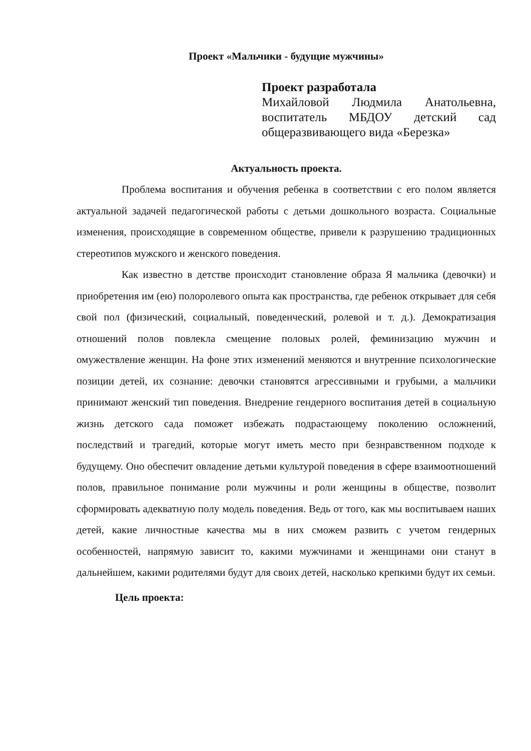Проект «Мальчики - будущие мужчины»
Проект разработала
Михайловой Людмила Анатольевна, воспитатель МБДОУ детский сад общеразвивающего вида «Березка»
Актуальность проекта.
Проблема воспитания и обучения ребенка в соответствии с его полом является актуальной задачей педагогической работы с детьми дошкольного возраста. Социальные изменения, происходящие в современном обществе, привели к разрушению традиционных стереотипов мужского и женского поведения.
Как известно в детстве происходит становление образа Я мальчика (девочки) и приобретения им (ею) полоролевого опыта как пространства, где ребенок открывает для себя свой пол (физический, социальный, поведенческий, ролевой и т. д.). Демократизация отношений полов повлекла смещение половых ролей, феминизацию мужчин и омужествление женщин. На фоне этих изменений меняются и внутренние психологические позиции детей, их сознание: девочки становятся агрессивными и грубыми, а мальчики принимают женский тип поведения. Внедрение гендерного воспитания детей в социальную жизнь детского сада поможет избежать подрастающему поколению осложнений, последствий и трагедий, которые могут иметь место при безнравственном подходе к будущему. Оно обеспечит овладение детьми культурой поведения в сфере взаимоотношений полов, правильное понимание роли мужчины и роли женщины в обществе, позволит сформировать адекватную полу модель поведения. Ведь от того, как мы воспитываем наших детей, какие личностные качества мы в них сможем развить с учетом гендерных особенностей, напрямую зависит то, какими мужчинами и женщинами они станут в дальнейшем, какими родителями будут для своих детей, насколько крепкими будут их семьи.
Цель проекта: